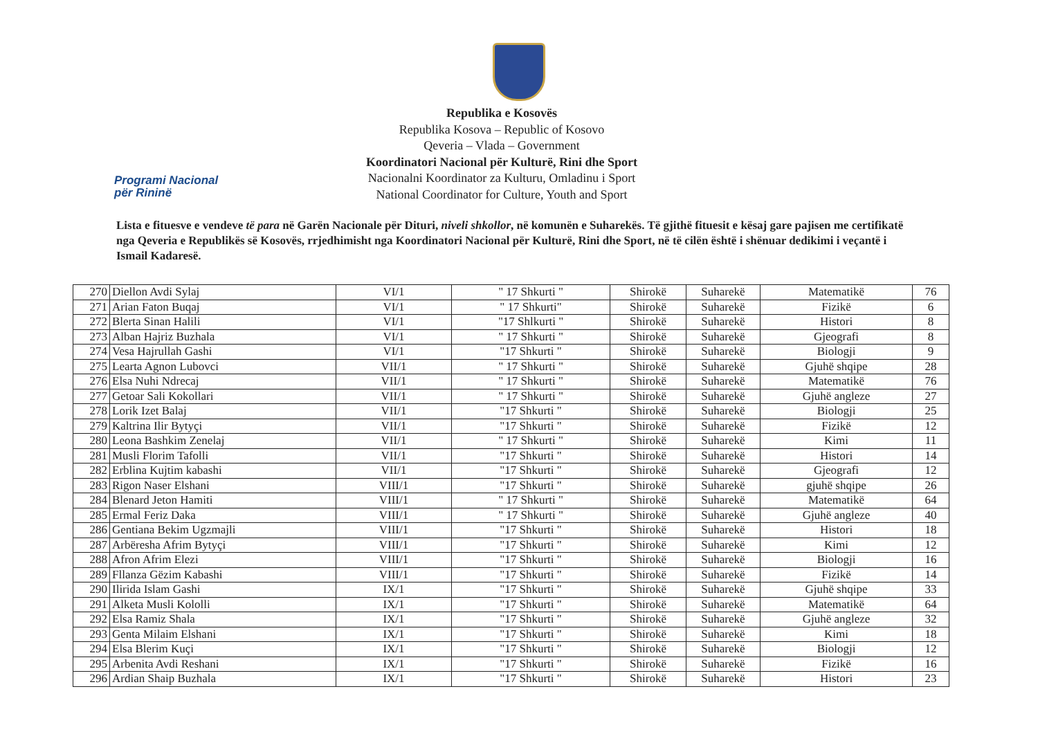Programi Nacional
për Rininë
Republika e Kosovës
Republika Kosova – Republic of Kosovo
Qeveria – Vlada – Government
Koordinatori Nacional për Kulturë, Rini dhe Sport
Nacionalni Koordinator za Kulturu, Omladinu i Sport
National Coordinator for Culture, Youth and Sport
Lista e fituesve e vendeve të para në Garën Nacionale për Dituri, niveli shkollor, në komunën e Suharekës. Të gjithë fituesit e kësaj gare pajisen me certifikatë nga Qeveria e Republikës së Kosovës, rrjedhimisht nga Koordinatori Nacional për Kulturë, Rini dhe Sport, në të cilën është i shënuar dedikimi i veçantë i Ismail Kadaresë.
| 270 | Diellon Avdi Sylaj | VI/1 | " 17 Shkurti " | Shirokë | Suharekë | Matematikë | 76 |
| 271 | Arian Faton Buqaj | VI/1 | " 17 Shkurti" | Shirokë | Suharekë | Fizikë | 6 |
| 272 | Blerta Sinan Halili | VI/1 | "17 Shlkurti " | Shirokë | Suharekë | Histori | 8 |
| 273 | Alban Hajriz Buzhala | VI/1 | " 17 Shkurti " | Shirokë | Suharekë | Gjeografi | 8 |
| 274 | Vesa Hajrullah Gashi | VI/1 | "17 Shkurti " | Shirokë | Suharekë | Biologji | 9 |
| 275 | Learta Agnon Lubovci | VII/1 | " 17 Shkurti " | Shirokë | Suharekë | Gjuhë shqipe | 28 |
| 276 | Elsa Nuhi Ndrecaj | VII/1 | " 17 Shkurti " | Shirokë | Suharekë | Matematikë | 76 |
| 277 | Getoar Sali Kokollari | VII/1 | " 17 Shkurti " | Shirokë | Suharekë | Gjuhë angleze | 27 |
| 278 | Lorik Izet Balaj | VII/1 | "17 Shkurti " | Shirokë | Suharekë | Biologji | 25 |
| 279 | Kaltrina Ilir Bytyçi | VII/1 | "17 Shkurti " | Shirokë | Suharekë | Fizikë | 12 |
| 280 | Leona Bashkim Zenelaj | VII/1 | " 17 Shkurti " | Shirokë | Suharekë | Kimi | 11 |
| 281 | Musli Florim Tafolli | VII/1 | "17 Shkurti " | Shirokë | Suharekë | Histori | 14 |
| 282 | Erblina Kujtim kabashi | VII/1 | "17 Shkurti " | Shirokë | Suharekë | Gjeografi | 12 |
| 283 | Rigon Naser Elshani | VIII/1 | "17 Shkurti " | Shirokë | Suharekë | gjuhë shqipe | 26 |
| 284 | Blenard Jeton Hamiti | VIII/1 | " 17 Shkurti " | Shirokë | Suharekë | Matematikë | 64 |
| 285 | Ermal Feriz Daka | VIII/1 | " 17 Shkurti " | Shirokë | Suharekë | Gjuhë angleze | 40 |
| 286 | Gentiana Bekim Ugzmajli | VIII/1 | "17 Shkurti " | Shirokë | Suharekë | Histori | 18 |
| 287 | Arbëresha Afrim Bytyçi | VIII/1 | "17 Shkurti " | Shirokë | Suharekë | Kimi | 12 |
| 288 | Afron Afrim Elezi | VIII/1 | "17 Shkurti " | Shirokë | Suharekë | Biologji | 16 |
| 289 | Fllanza Gëzim Kabashi | VIII/1 | "17 Shkurti " | Shirokë | Suharekë | Fizikë | 14 |
| 290 | Ilirida Islam Gashi | IX/1 | "17 Shkurti " | Shirokë | Suharekë | Gjuhë shqipe | 33 |
| 291 | Alketa Musli Kololli | IX/1 | "17 Shkurti " | Shirokë | Suharekë | Matematikë | 64 |
| 292 | Elsa Ramiz Shala | IX/1 | "17 Shkurti " | Shirokë | Suharekë | Gjuhë angleze | 32 |
| 293 | Genta Milaim Elshani | IX/1 | "17 Shkurti " | Shirokë | Suharekë | Kimi | 18 |
| 294 | Elsa Blerim Kuçi | IX/1 | "17 Shkurti " | Shirokë | Suharekë | Biologji | 12 |
| 295 | Arbenita Avdi Reshani | IX/1 | "17 Shkurti " | Shirokë | Suharekë | Fizikë | 16 |
| 296 | Ardian Shaip Buzhala | IX/1 | "17 Shkurti " | Shirokë | Suharekë | Histori | 23 |